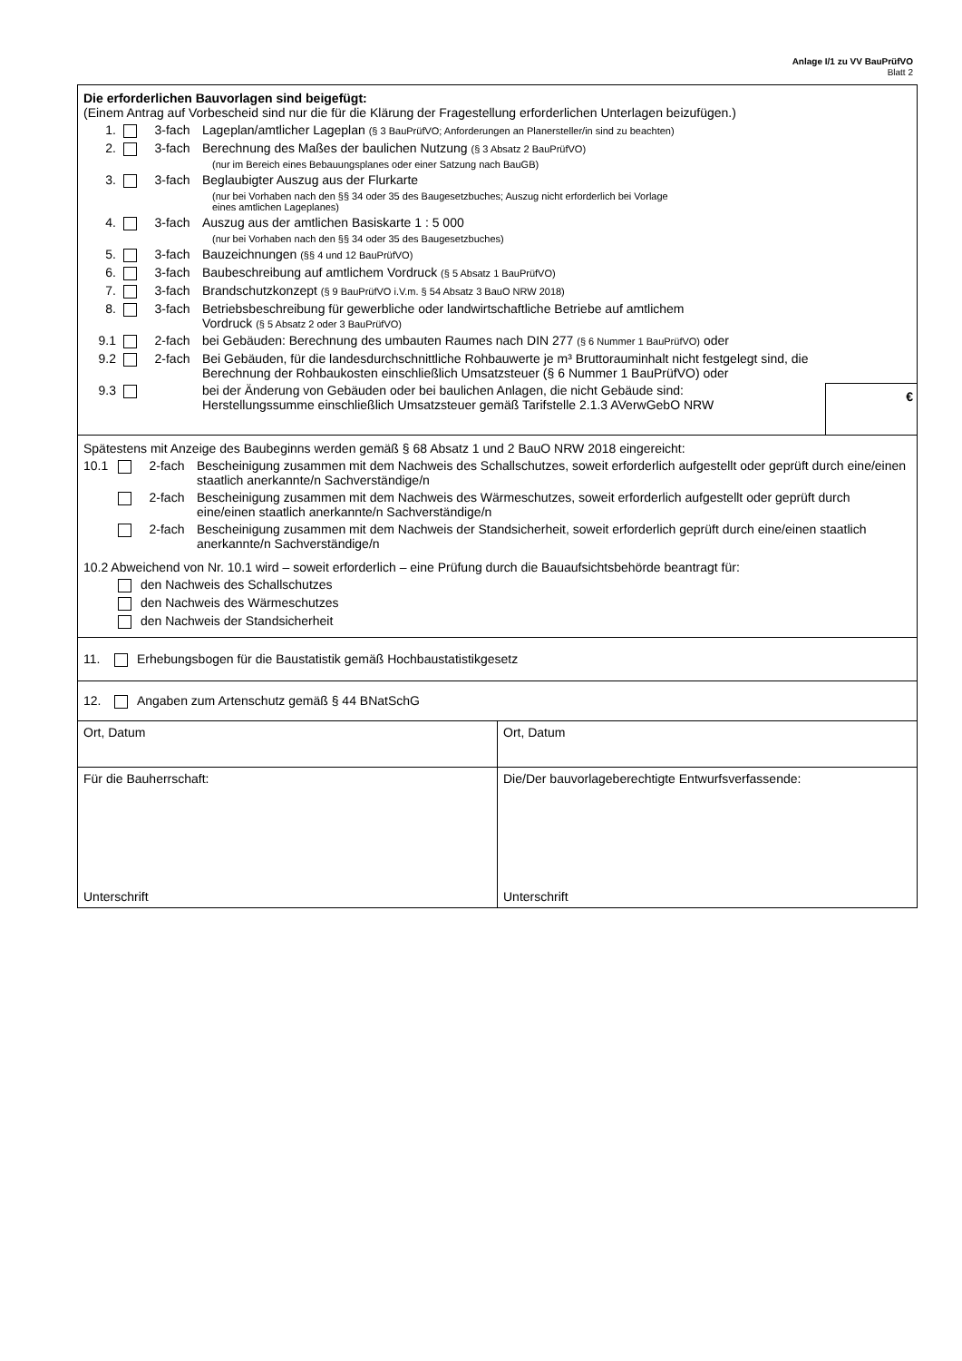Anlage I/1 zu VV BauPrüfVO
Blatt 2
Die erforderlichen Bauvorlagen sind beigefügt:
(Einem Antrag auf Vorbescheid sind nur die für die Klärung der Fragestellung erforderlichen Unterlagen beizufügen.)
1. 3-fach Lageplan/amtlicher Lageplan (§ 3 BauPrüfVO; Anforderungen an Planersteller/in sind zu beachten)
2. 3-fach Berechnung des Maßes der baulichen Nutzung (§ 3 Absatz 2 BauPrüfVO)
(nur im Bereich eines Bebauungsplanes oder einer Satzung nach BauGB)
3. 3-fach Beglaubigter Auszug aus der Flurkarte
(nur bei Vorhaben nach den §§ 34 oder 35 des Baugesetzbuches; Auszug nicht erforderlich bei Vorlage
eines amtlichen Lageplanes)
4. 3-fach Auszug aus der amtlichen Basiskarte 1 : 5 000
(nur bei Vorhaben nach den §§ 34 oder 35 des Baugesetzbuches)
5. 3-fach Bauzeichnungen (§§ 4 und 12 BauPrüfVO)
6. 3-fach Baubeschreibung auf amtlichem Vordruck (§ 5 Absatz 1 BauPrüfVO)
7. 3-fach Brandschutzkonzept (§ 9 BauPrüfVO i.V.m. § 54 Absatz 3 BauO NRW 2018)
8. 3-fach Betriebsbeschreibung für gewerbliche oder landwirtschaftliche Betriebe auf amtlichem
Vordruck (§ 5 Absatz 2 oder 3 BauPrüfVO)
9.1 2-fach bei Gebäuden: Berechnung des umbauten Raumes nach DIN 277 (§ 6 Nummer 1 BauPrüfVO) oder
9.2 2-fach Bei Gebäuden, für die landesdurchschnittliche Rohbauwerte je m³ Bruttorauminhalt nicht festgelegt sind, die Berechnung der Rohbaukosten einschließlich Umsatzsteuer (§ 6 Nummer 1 BauPrüfVO) oder
9.3 bei der Änderung von Gebäuden oder bei baulichen Anlagen, die nicht Gebäude sind:
Herstellungssumme einschließlich Umsatzsteuer gemäß Tarifstelle 2.1.3 AVerwGebO NRW €
Spätestens mit Anzeige des Baubeginns werden gemäß § 68 Absatz 1 und 2 BauO NRW 2018 eingereicht:
10.1 2-fach Bescheinigung zusammen mit dem Nachweis des Schallschutzes, soweit erforderlich aufgestellt oder geprüft durch eine/einen staatlich anerkannte/n Sachverständige/n
2-fach Bescheinigung zusammen mit dem Nachweis des Wärmeschutzes, soweit erforderlich aufgestellt oder geprüft durch eine/einen staatlich anerkannte/n Sachverständige/n
2-fach Bescheinigung zusammen mit dem Nachweis der Standsicherheit, soweit erforderlich geprüft durch eine/einen staatlich anerkannte/n Sachverständige/n
10.2 Abweichend von Nr. 10.1 wird – soweit erforderlich – eine Prüfung durch die Bauaufsichtsbehörde beantragt für:
den Nachweis des Schallschutzes
den Nachweis des Wärmeschutzes
den Nachweis der Standsicherheit
11. Erhebungsbogen für die Baustatistik gemäß Hochbaustatistikgesetz
12. Angaben zum Artenschutz gemäß § 44 BNatSchG
Ort, Datum Ort, Datum
Für die Bauherrschaft:
Unterschrift
Die/Der bauvorlageberechtigte Entwurfsverfassende:
Unterschrift